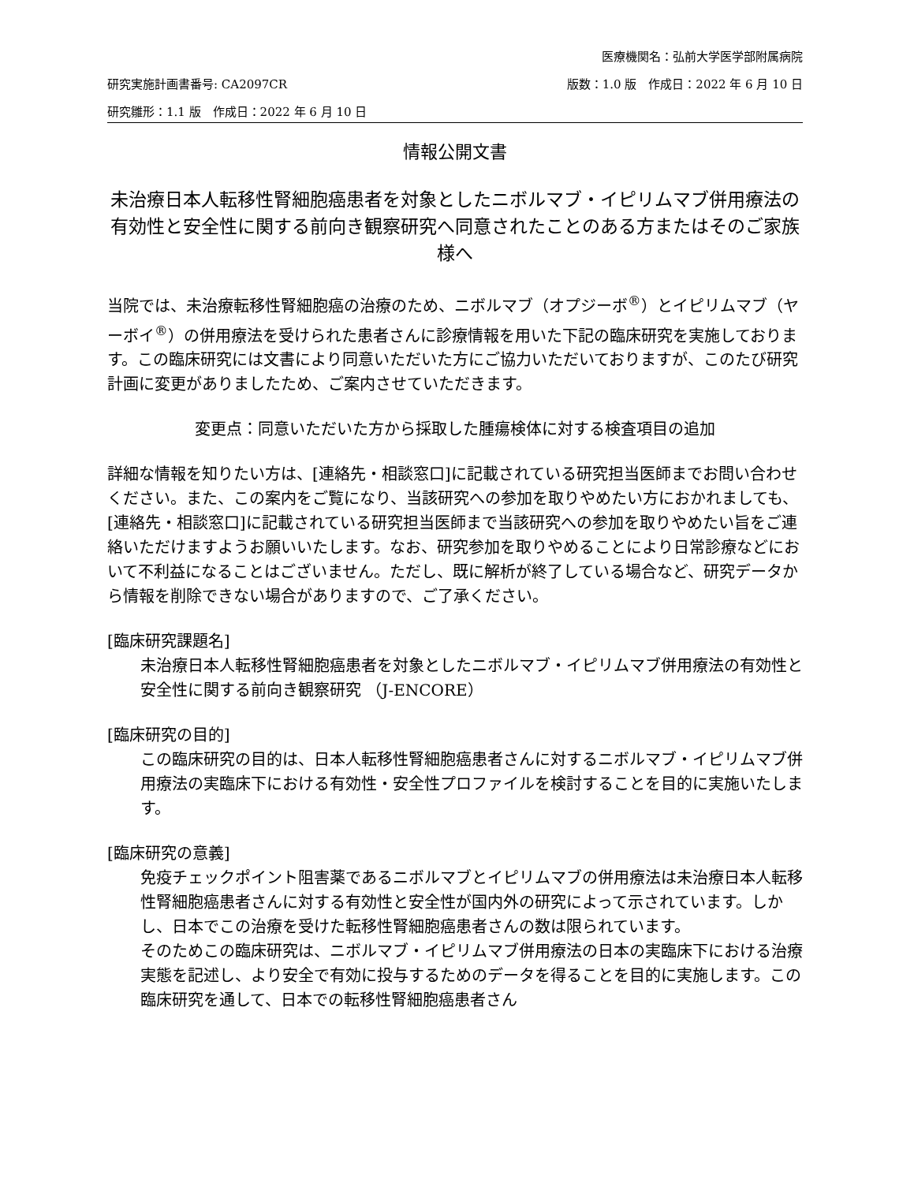医療機関名：弘前大学医学部附属病院
研究実施計画書番号: CA2097CR 版数：1.0 版　作成日：2022 年 6 月 10 日
研究雛形：1.1 版　作成日：2022 年 6 月 10 日
情報公開文書
未治療日本人転移性腎細胞癌患者を対象としたニボルマブ・イピリムマブ併用療法の有効性と安全性に関する前向き観察研究へ同意されたことのある方またはそのご家族様へ
当院では、未治療転移性腎細胞癌の治療のため、ニボルマブ（オプジーボ<sup>®</sup>）とイピリムマブ（ヤーボイ<sup>®</sup>）の併用療法を受けられた患者さんに診療情報を用いた下記の臨床研究を実施しております。この臨床研究には文書により同意いただいた方にご協力いただいておりますが、このたび研究計画に変更がありましたため、ご案内させていただきます。
変更点：同意いただいた方から採取した腫瘍検体に対する検査項目の追加
詳細な情報を知りたい方は、[連絡先・相談窓口]に記載されている研究担当医師までお問い合わせください。また、この案内をご覧になり、当該研究への参加を取りやめたい方におかれましても、[連絡先・相談窓口]に記載されている研究担当医師まで当該研究への参加を取りやめたい旨をご連絡いただけますようお願いいたします。なお、研究参加を取りやめることにより日常診療などにおいて不利益になることはございません。ただし、既に解析が終了している場合など、研究データから情報を削除できない場合がありますので、ご了承ください。
[臨床研究課題名]
未治療日本人転移性腎細胞癌患者を対象としたニボルマブ・イピリムマブ併用療法の有効性と安全性に関する前向き観察研究 （J-ENCORE）
[臨床研究の目的]
この臨床研究の目的は、日本人転移性腎細胞癌患者さんに対するニボルマブ・イピリムマブ併用療法の実臨床下における有効性・安全性プロファイルを検討することを目的に実施いたします。
[臨床研究の意義]
免疫チェックポイント阻害薬であるニボルマブとイピリムマブの併用療法は未治療日本人転移性腎細胞癌患者さんに対する有効性と安全性が国内外の研究によって示されています。しかし、日本でこの治療を受けた転移性腎細胞癌患者さんの数は限られています。
そのためこの臨床研究は、ニボルマブ・イピリムマブ併用療法の日本の実臨床下における治療実態を記述し、より安全で有効に投与するためのデータを得ることを目的に実施します。この臨床研究を通して、日本での転移性腎細胞癌患者さん